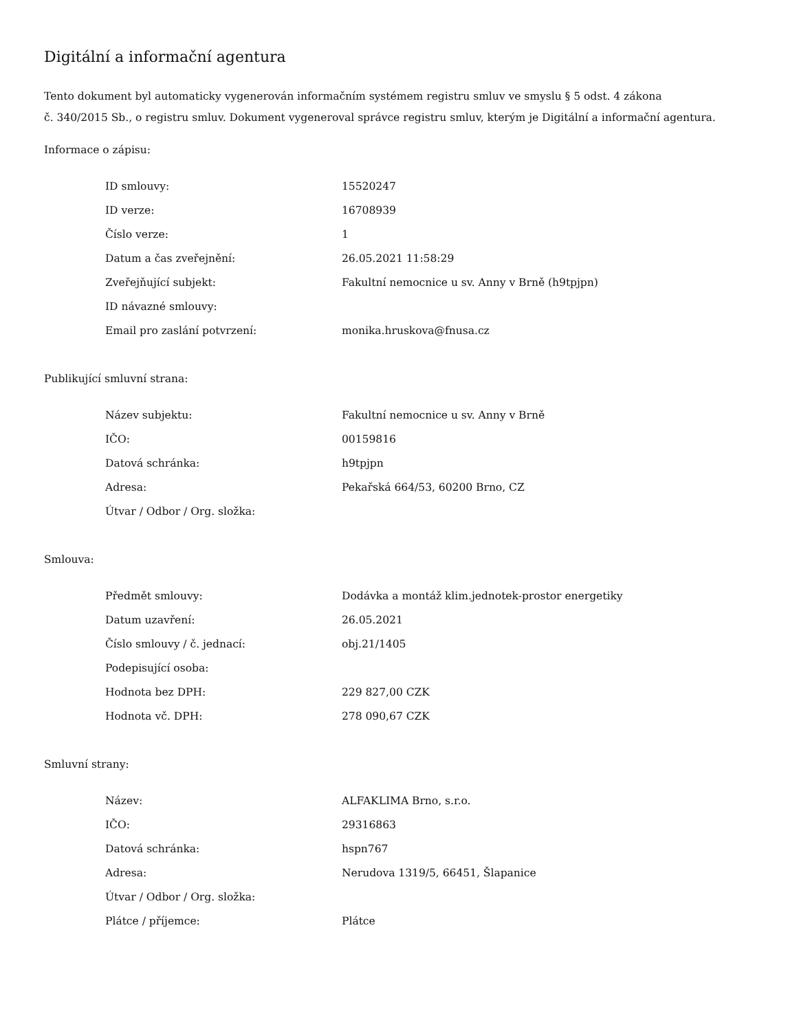Digitální a informační agentura
Tento dokument byl automaticky vygenerován informačním systémem registru smluv ve smyslu § 5 odst. 4 zákona
č. 340/2015 Sb., o registru smluv. Dokument vygeneroval správce registru smluv, kterým je Digitální a informační agentura.
Informace o zápisu:
| ID smlouvy: | 15520247 |
| ID verze: | 16708939 |
| Číslo verze: | 1 |
| Datum a čas zveřejnění: | 26.05.2021 11:58:29 |
| Zveřejňující subjekt: | Fakultní nemocnice u sv. Anny v Brně (h9tpjpn) |
| ID návazné smlouvy: | |
| Email pro zaslání potvrzení: | monika.hruskova@fnusa.cz |
Publikující smluvní strana:
| Název subjektu: | Fakultní nemocnice u sv. Anny v Brně |
| IČO: | 00159816 |
| Datová schránka: | h9tpjpn |
| Adresa: | Pekařská 664/53, 60200 Brno, CZ |
| Útvar / Odbor / Org. složka: | |
Smlouva:
| Předmět smlouvy: | Dodávka a montáž klim.jednotek-prostor energetiky |
| Datum uzavření: | 26.05.2021 |
| Číslo smlouvy / č. jednací: | obj.21/1405 |
| Podepisující osoba: | |
| Hodnota bez DPH: | 229 827,00 CZK |
| Hodnota vč. DPH: | 278 090,67 CZK |
Smluvní strany:
| Název: | ALFAKLIMA Brno, s.r.o. |
| IČO: | 29316863 |
| Datová schránka: | hspn767 |
| Adresa: | Nerudova 1319/5, 66451, Šlapanice |
| Útvar / Odbor / Org. složka: | |
| Plátce / příjemce: | Plátce |